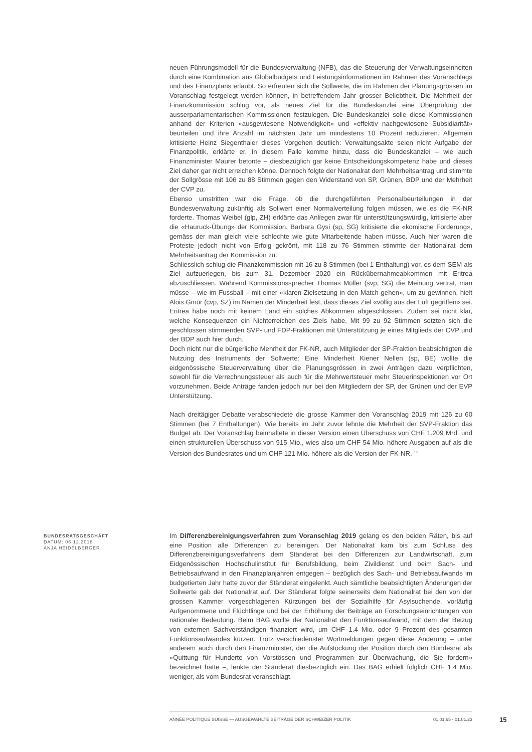neuen Führungsmodell für die Bundesverwaltung (NFB), das die Steuerung der Verwaltungseinheiten durch eine Kombination aus Globalbudgets und Leistungsinformationen im Rahmen des Voranschlags und des Finanzplans erlaubt. So erfreuten sich die Sollwerte, die im Rahmen der Planungsgrössen im Voranschlag festgelegt werden können, in betreffendem Jahr grosser Beliebtheit. Die Mehrheit der Finanzkommission schlug vor, als neues Ziel für die Bundeskanzlei eine Überprüfung der ausserparlamentarischen Kommissionen festzulegen. Die Bundeskanzlei solle diese Kommissionen anhand der Kriterien «ausgewiesene Notwendigkeit» und «effektiv nachgewiesene Subsidiarität» beurteilen und ihre Anzahl im nächsten Jahr um mindestens 10 Prozent reduzieren. Allgemein kritisierte Heinz Siegenthaler dieses Vorgehen deutlich: Verwaltungsakte seien nicht Aufgabe der Finanzpolitik, erklärte er. In diesem Falle komme hinzu, dass die Bundeskanzlei – wie auch Finanzminister Maurer betonte – diesbezüglich gar keine Entscheidungskompetenz habe und dieses Ziel daher gar nicht erreichen könne. Dennoch folgte der Nationalrat dem Mehrheitsantrag und stimmte der Sollgrösse mit 106 zu 88 Stimmen gegen den Widerstand von SP, Grünen, BDP und der Mehrheit der CVP zu.
Ebenso umstritten war die Frage, ob die durchgeführten Personalbeurteilungen in der Bundesverwaltung zukünftig als Sollwert einer Normalverteilung folgen müssen, wie es die FK-NR forderte. Thomas Weibel (glp, ZH) erklärte das Anliegen zwar für unterstützungswürdig, kritisierte aber die «Hauruck-Übung» der Kommission. Barbara Gysi (sp, SG) kritisierte die «komische Forderung», gemäss der man gleich viele schlechte wie gute Mitarbeitende haben müsse. Auch hier waren die Proteste jedoch nicht von Erfolg gekrönt, mit 118 zu 76 Stimmen stimmte der Nationalrat dem Mehrheitsantrag der Kommission zu.
Schliesslich schlug die Finanzkommission mit 16 zu 8 Stimmen (bei 1 Enthaltung) vor, es dem SEM als Ziel aufzuerlegen, bis zum 31. Dezember 2020 ein Rückübernahmeabkommen mit Eritrea abzuschliessen. Während Kommissionssprecher Thomas Müller (svp, SG) die Meinung vertrat, man müsse – wie im Fussball – mit einer «klaren Zielsetzung in den Match gehen», um zu gewinnen, hielt Alois Gmür (cvp, SZ) im Namen der Minderheit fest, dass dieses Ziel «völlig aus der Luft gegriffen» sei. Eritrea habe noch mit keinem Land ein solches Abkommen abgeschlossen. Zudem sei nicht klar, welche Konsequenzen ein Nichterreichen des Ziels habe. Mit 99 zu 92 Stimmen setzten sich die geschlossen stimmenden SVP- und FDP-Fraktionen mit Unterstützung je eines Mitglieds der CVP und der BDP auch hier durch.
Doch nicht nur die bürgerliche Mehrheit der FK-NR, auch Mitglieder der SP-Fraktion beabsichtigten die Nutzung des Instruments der Sollwerte: Eine Minderheit Kiener Nellen (sp, BE) wollte die eidgenössische Steuerverwaltung über die Planungsgrössen in zwei Anträgen dazu verpflichten, sowohl für die Verrechnungssteuer als auch für die Mehrwertsteuer mehr Steuerinspektionen vor Ort vorzunehmen. Beide Anträge fanden jedoch nur bei den Mitgliedern der SP, der Grünen und der EVP Unterstützung.
Nach dreitägiger Debatte verabschiedete die grosse Kammer den Voranschlag 2019 mit 126 zu 60 Stimmen (bei 7 Enthaltungen). Wie bereits im Jahr zuvor lehnte die Mehrheit der SVP-Fraktion das Budget ab. Der Voranschlag beinhaltete in dieser Version einen Überschuss von CHF 1.209 Mrd. und einen strukturellen Überschuss von 915 Mio., wies also um CHF 54 Mio. höhere Ausgaben auf als die Version des Bundesrates und um CHF 121 Mio. höhere als die Version der FK-NR. <sup>17</sup>
BUNDESRATSGESCHÄFT
DATUM: 06.12.2018
ANJA HEIDELBERGER
Im Differenzbereinigungsverfahren zum Voranschlag 2019 gelang es den beiden Räten, bis auf eine Position alle Differenzen zu bereinigen. Der Nationalrat kam bis zum Schluss des Differenzbereinigungsverfahrens dem Ständerat bei den Differenzen zur Landwirtschaft, zum Eidgenössischen Hochschulinstitut für Berufsbildung, beim Zivildienst und beim Sach- und Betriebsaufwand in den Finanzplanjahren entgegen – bezüglich des Sach- und Betriebsaufwands im budgetierten Jahr hatte zuvor der Ständerat eingelenkt. Auch sämtliche beabsichtigten Änderungen der Sollwerte gab der Nationalrat auf. Der Ständerat folgte seinerseits dem Nationalrat bei den von der grossen Kammer vorgeschlagenen Kürzungen bei der Sozialhilfe für Asylsuchende, vorläufig Aufgenommene und Flüchtlinge und bei der Erhöhung der Beiträge an Forschungseinrichtungen von nationaler Bedeutung. Beim BAG wollte der Nationalrat den Funktionsaufwand, mit dem der Beizug von externen Sachverständigen finanziert wird, um CHF 1.4 Mio. oder 9 Prozent des gesamten Funktionsaufwandes kürzen. Trotz verschiedenster Wortmeldungen gegen diese Änderung – unter anderem auch durch den Finanzminister, der die Aufstockung der Position durch den Bundesrat als «Quittung für Hunderte von Vorstössen und Programmen zur Überwachung, die Sie fordern» bezeichnet hatte –, lenkte der Ständerat diesbezüglich ein. Das BAG erhielt folglich CHF 1.4 Mio. weniger, als vom Bundesrat veranschlagt.
ANNÉE POLITIQUE SUISSE — AUSGEWÄHLTE BEITRÄGE DER SCHWEIZER POLITIK 01.01.65 - 01.01.23 15